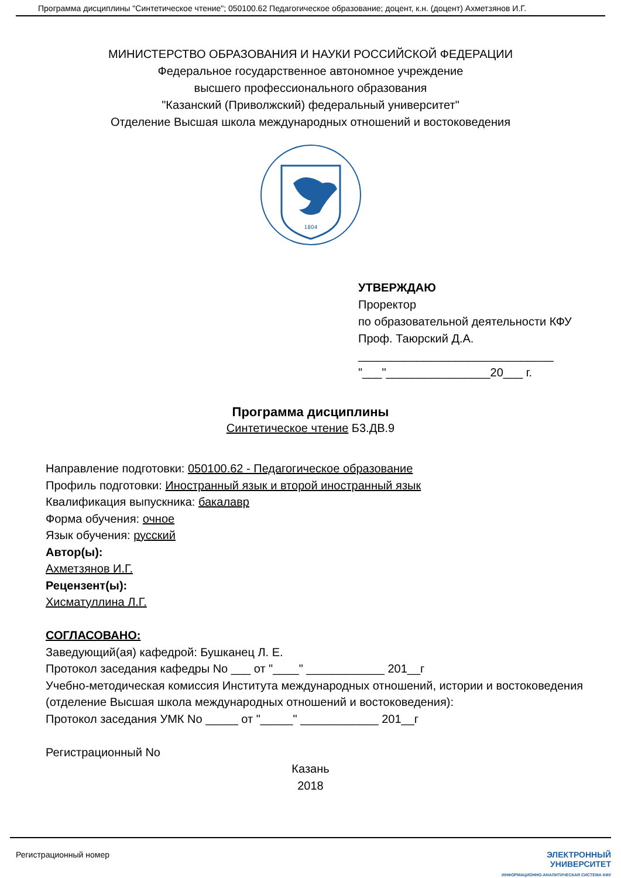Программа дисциплины "Синтетическое чтение"; 050100.62 Педагогическое образование; доцент, к.н. (доцент) Ахметзянов И.Г.
МИНИСТЕРСТВО ОБРАЗОВАНИЯ И НАУКИ РОССИЙСКОЙ ФЕДЕРАЦИИ
Федеральное государственное автономное учреждение
высшего профессионального образования
"Казанский (Приволжский) федеральный университет"
Отделение Высшая школа международных отношений и востоковедения
1804
УТВЕРЖДАЮ
Проректор
по образовательной деятельности КФУ
Проф. Таюрский Д.А.
______________________________
"___"________________20___ г.
Программа дисциплины
Синтетическое чтение Б3.ДВ.9
Направление подготовки: 050100.62 - Педагогическое образование
Профиль подготовки: Иностранный язык и второй иностранный язык
Квалификация выпускника: бакалавр
Форма обучения: очное
Язык обучения: русский
Автор(ы):
Ахметзянов И.Г.
Рецензент(ы):
Хисматуллина Л.Г.
СОГЛАСОВАНО:
Заведующий(ая) кафедрой: Бушканец Л. Е.
Протокол заседания кафедры No ___ от "____" ____________ 201__г
Учебно-методическая комиссия Института международных отношений, истории и востоковедения (отделение Высшая школа международных отношений и востоковедения):
Протокол заседания УМК No _____ от "_____" ____________ 201__г
Регистрационный No
Казань
2018
Регистрационный номер ЭЛЕКТРОННЫЙ
УНИВЕРСИТЕТ
ИНФОРМАЦИОННО-АНАЛИТИЧЕСКАЯ СИСТЕМА КФУ